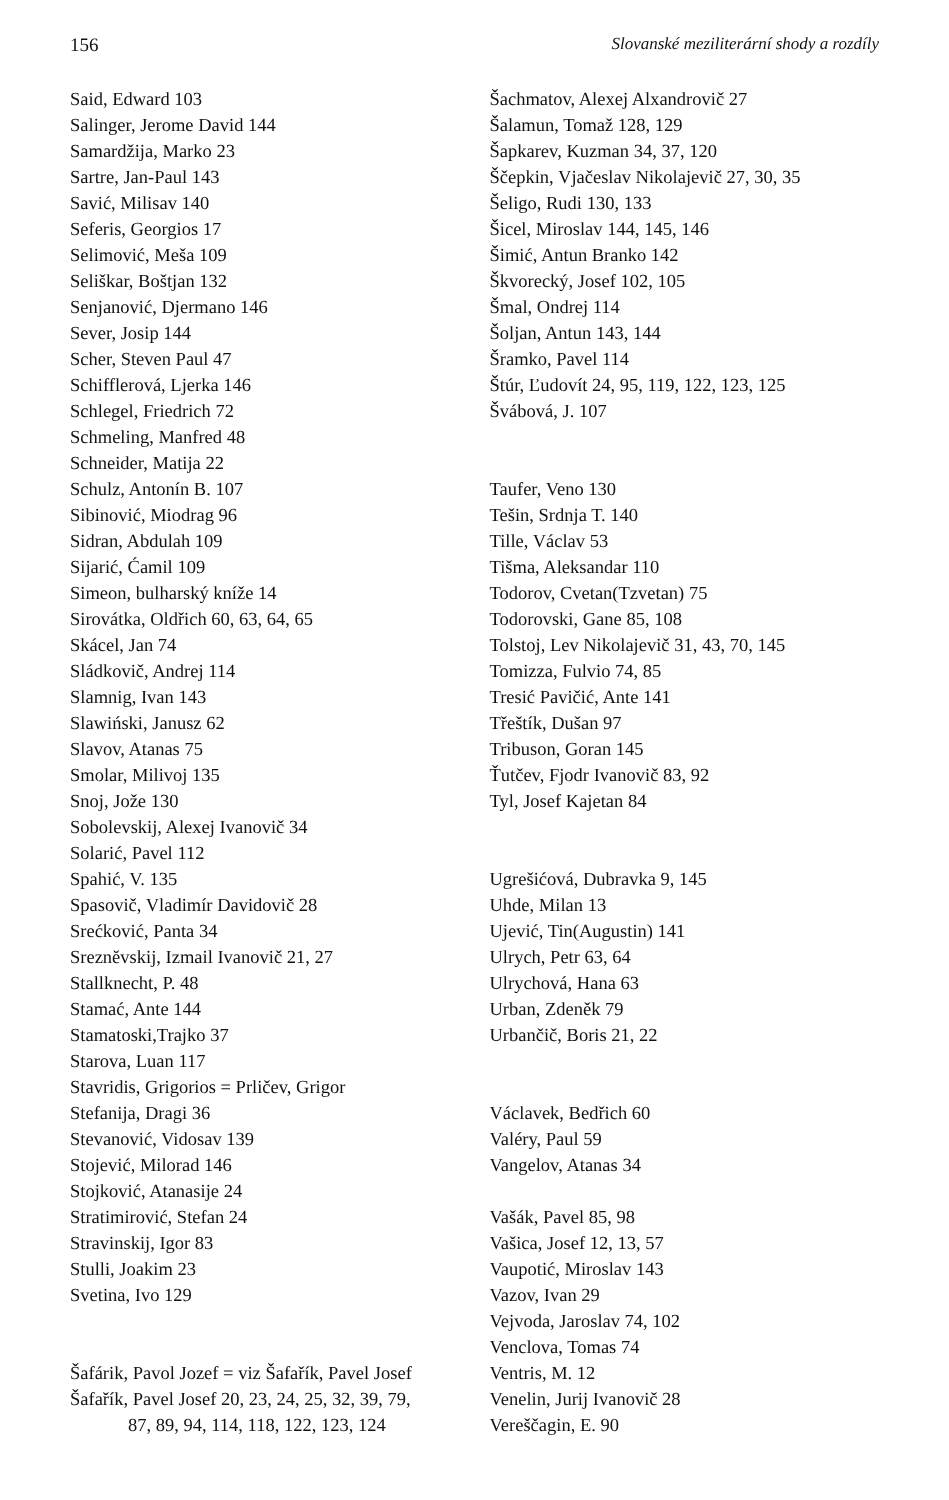156 Slovanské meziliterární shody a rozdíly
Said, Edward 103
Salinger, Jerome David 144
Samardžija, Marko 23
Sartre, Jan-Paul 143
Savić, Milisav 140
Seferis, Georgios 17
Selimović, Meša 109
Seliškar, Boštjan 132
Senjanović, Djermano 146
Sever, Josip 144
Scher, Steven Paul 47
Schifflerová, Ljerka 146
Schlegel, Friedrich 72
Schmeling, Manfred 48
Schneider, Matija 22
Schulz, Antonín B. 107
Sibinović, Miodrag 96
Sidran, Abdulah 109
Sijarić, Ćamil 109
Simeon, bulharský kníže 14
Sirovátka, Oldřich 60, 63, 64, 65
Skácel, Jan 74
Sládkovič, Andrej 114
Slamnig, Ivan 143
Slawiński, Janusz 62
Slavov, Atanas 75
Smolar, Milivoj 135
Snoj, Jože 130
Sobolevskij, Alexej Ivanovič 34
Solarić, Pavel 112
Spahić, V. 135
Spasovič, Vladimír Davidovič 28
Srećković, Panta 34
Sreznĕvskij, Izmail Ivanovič 21, 27
Stallknecht, P. 48
Stamać, Ante 144
Stamatoski,Trajko 37
Starova, Luan 117
Stavridis, Grigorios = Prličev, Grigor
Stefanija, Dragi 36
Stevanović, Vidosav 139
Stojević, Milorad 146
Stojković, Atanasije 24
Stratimirović, Stefan 24
Stravinskij, Igor 83
Stulli, Joakim 23
Svetina, Ivo 129
Šafárik, Pavol Jozef = viz Šafařík, Pavel Josef
Šafařík, Pavel Josef 20, 23, 24, 25, 32, 39, 79,
87, 89, 94, 114, 118, 122, 123, 124
Šachmatov, Alexej Alxandrovič 27
Šalamun, Tomaž 128, 129
Šapkarev, Kuzman 34, 37, 120
Ščepkin, Vjačeslav Nikolajevič 27, 30, 35
Šeligo, Rudi 130, 133
Šicel, Miroslav 144, 145, 146
Šimić, Antun Branko 142
Škvorecký, Josef 102, 105
Šmal, Ondrej 114
Šoljan, Antun 143, 144
Šramko, Pavel 114
Štúr, Ľudovít 24, 95, 119, 122, 123, 125
Švábová, J. 107
Taufer, Veno 130
Tešin, Srdnja T. 140
Tille, Václav 53
Tišma, Aleksandar 110
Todorov, Cvetan(Tzvetan) 75
Todorovski, Gane 85, 108
Tolstoj, Lev Nikolajevič 31, 43, 70, 145
Tomizza, Fulvio 74, 85
Tresić Pavičić, Ante 141
Třeštík, Dušan 97
Tribuson, Goran 145
Ťutčev, Fjodr Ivanovič 83, 92
Tyl, Josef Kajetan 84
Ugrešićová, Dubravka 9, 145
Uhde, Milan 13
Ujević, Tin(Augustin) 141
Ulrych, Petr 63, 64
Ulrychová, Hana 63
Urban, Zdeněk 79
Urbančič, Boris 21, 22
Václavek, Bedřich 60
Valéry, Paul 59
Vangelov, Atanas 34
Vašák, Pavel 85, 98
Vašica, Josef 12, 13, 57
Vaupotić, Miroslav 143
Vazov, Ivan 29
Vejvoda, Jaroslav 74, 102
Venclova, Tomas 74
Ventris, M. 12
Venelin, Jurij Ivanovič 28
Vereščagin, E. 90